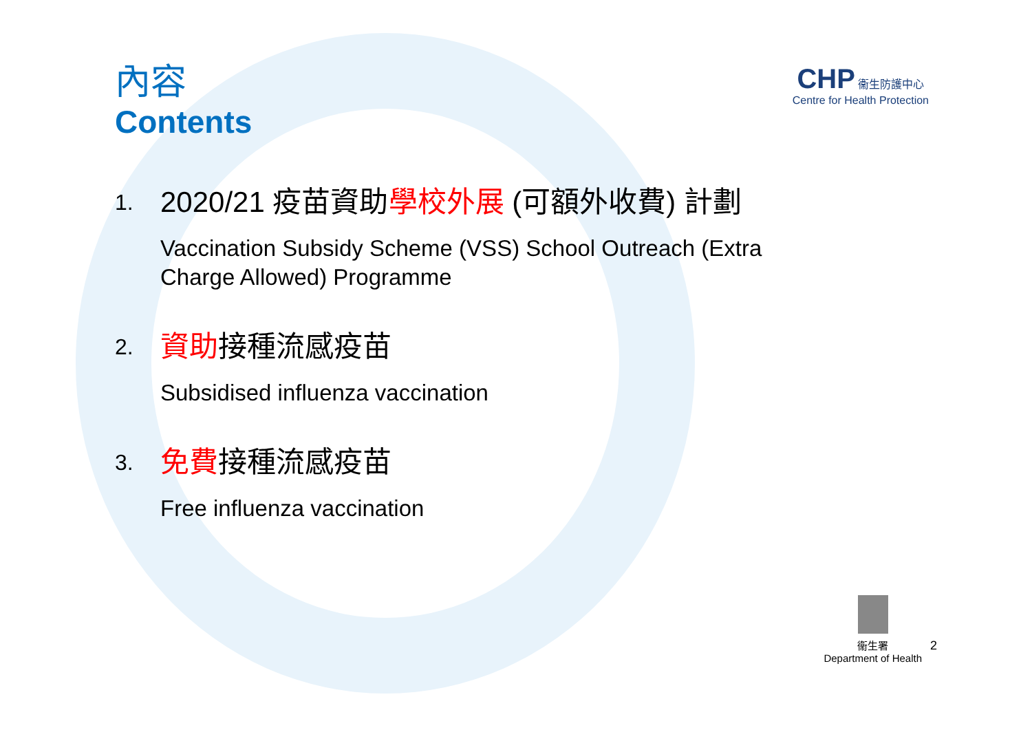CHP 衞生防護中心
Centre for Health Protection
內容
Contents
1.
2020/21 疫苗資助學校外展 (可額外收費) 計劃
Vaccination Subsidy Scheme (VSS) School Outreach (Extra
Charge Allowed) Programme
2.
資助接種流感疫苗
Subsidised influenza vaccination
3.
免費接種流感疫苗
Free influenza vaccination
衞生署
Department of Health
2